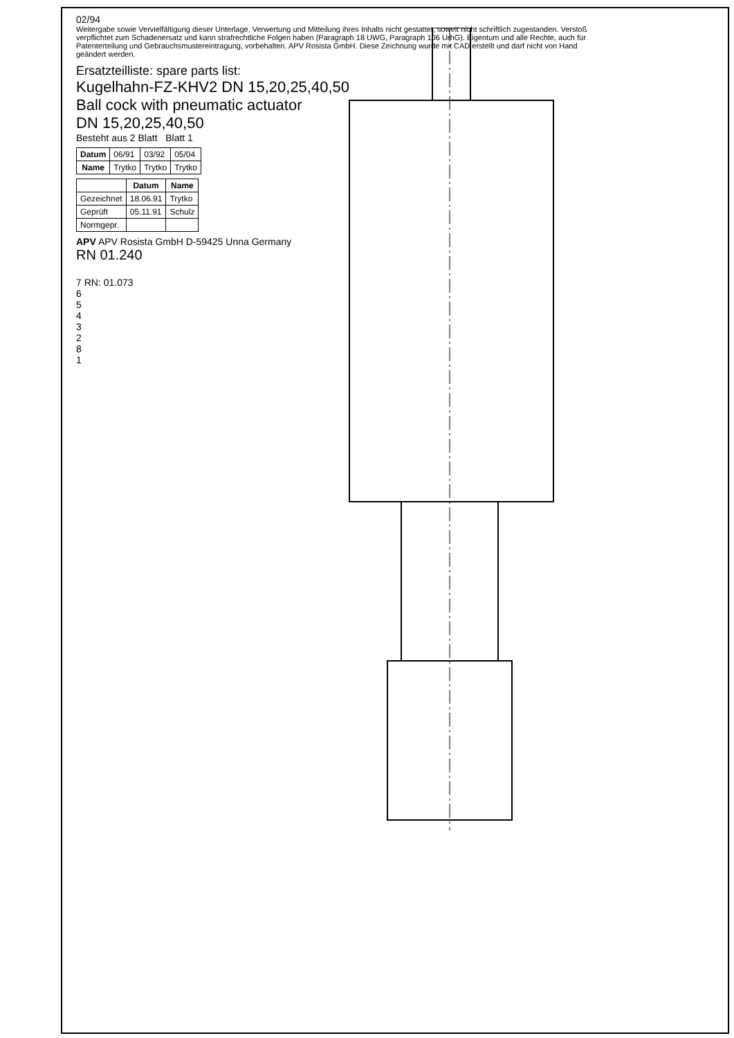02/94
Weitergabe sowie Vervielfältigung dieser Unterlage, Verwertung und Mitteilung ihres Inhalts nicht gestattet, soweit nicht schriftlich zugestanden. Verstoß verpflichtet zum Schadenersatz und kann strafrechtliche Folgen haben (Paragraph 18 UWG, Paragraph 106 UrhG). Eigentum und alle Rechte, auch für Patenterteilung und Gebrauchsmustereintragung, vorbehalten. APV Rosista GmbH. Diese Zeichnung wurde mit CAD erstellt und darf nicht von Hand geändert werden.
Ersatzteilliste: spare parts list:
Kugelhahn-FZ-KHV2 DN 15,20,25,40,50
Ball cock with pneumatic actuator
DN 15,20,25,40,50
Besteht aus 2 Blatt Blatt 1
| Datum | 06/91 | 03/92 | 05/04 |
| Name | Trytko | Trytko | Trytko |
| | Datum | Name |
| --- | --- | --- |
| Gezeichnet | 18.06.91 | Trytko |
| Geprüft | 05.11.91 | Schulz |
| Normgepr. | | |
APV APV Rosista GmbH D-59425 Unna Germany
RN 01.240
7 RN: 01.073
6
5
4
3
2
8
1